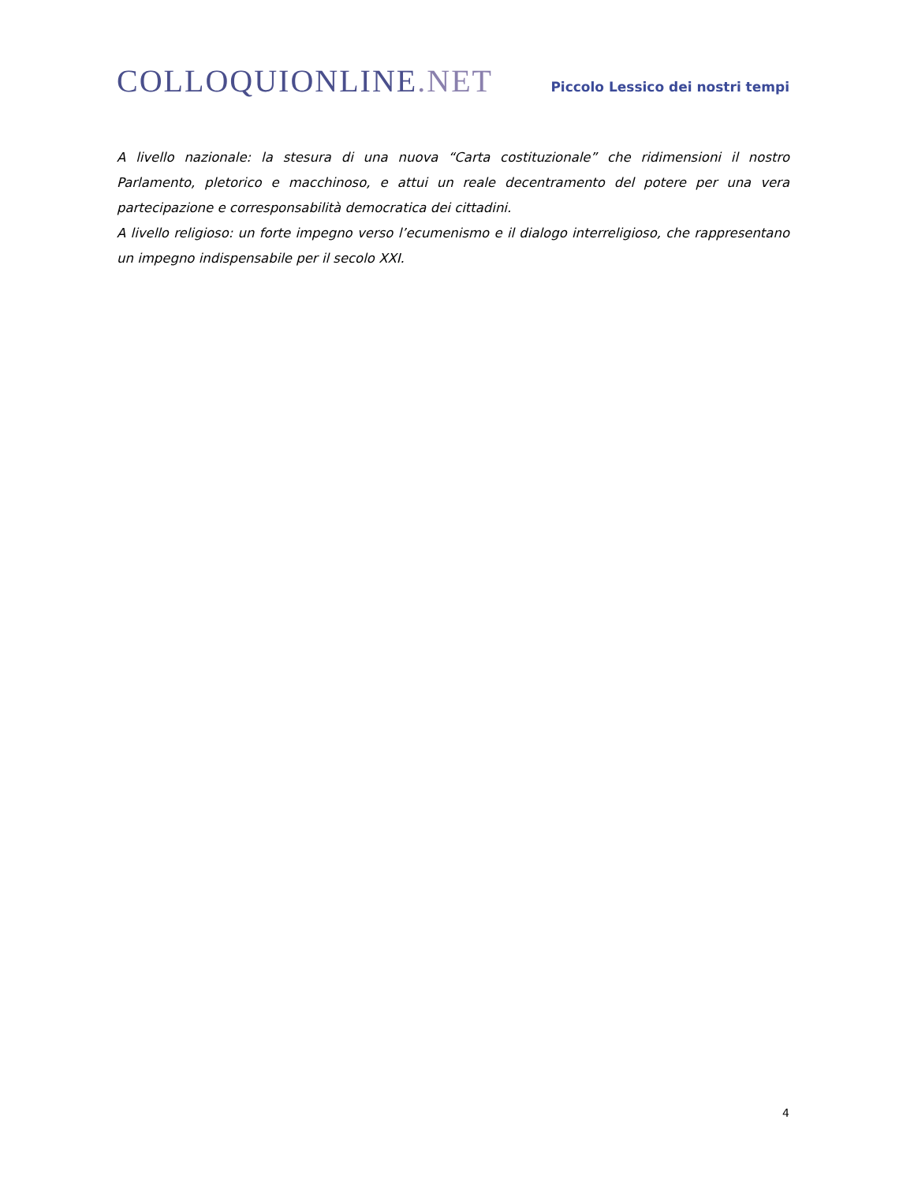COLLOQUIONLINE.NET
Piccolo Lessico dei nostri tempi
A livello nazionale: la stesura di una nuova “Carta costituzionale” che ridimensioni il nostro Parlamento, pletorico e macchinoso, e attui un reale decentramento del potere per una vera partecipazione e corresponsabilità democratica dei cittadini.
A livello religioso: un forte impegno verso l’ecumenismo e il dialogo interreligioso, che rappresentano un impegno indispensabile per il secolo XXI.
4